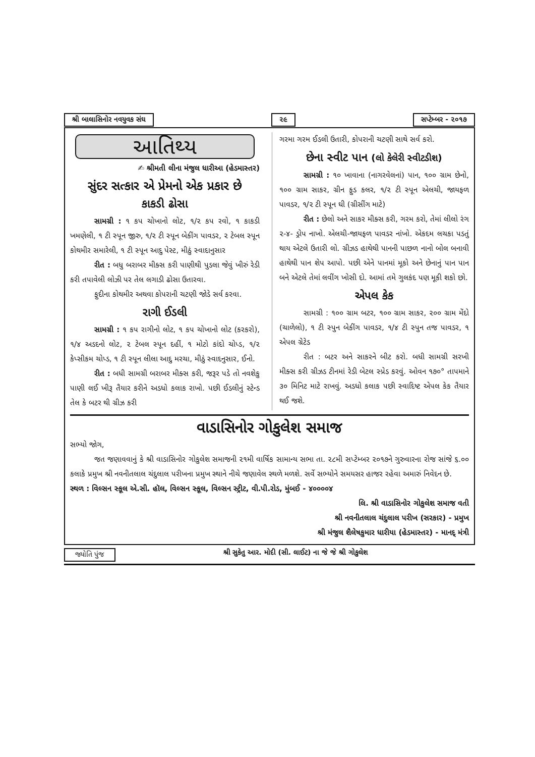શ્રી બાલાસિનોર નવયુવક સંઘ ૨૯ સપ્ટેમ્બર - ૨૦૧૭
આતિથ્ય
✍ શ્રીમતી લીના મંજુલ ધારીઆ (હેડમાસ્તર)
સુંદર સત્કાર એ પ્રેમનો એક પ્રકાર છે
કાકડી ઢોસા
સામગ્રી : ૧ કપ ચોખાનો લોટ, ૧/૨ કપ રવો, ૧ કાકડી ખમણેલી, ૧ ટી સ્પૂન જીરુ, ૧/૨ ટી સ્પૂન બેકીંગ પાવડર, ૨ ટેબલ સ્પૂન કોથમીર સમારેલી, ૧ ટી સ્પૂન આદુ પેસ્ટ, મીઠું સ્વાદાનુસાર
રીત : બધુ બરાબર મીક્સ કરી પાણીથી પુડલા જેવું ખીરું રેડી કરી તપાવેલી લોઝી પર તેલ લગાડી ઢોસા ઉતારવા.
ફુદીના કોથમીર અથવા કોપરાની ચટણી જોડે સર્વ કરવા.
રાગી ઈડલી
સામગ્રી : ૧ કપ રાગીનો લોટ, ૧ કપ ચોખાનો લોટ (કરકરો), ૧/૪ અડદનો લોટ, ૨ ટેબલ સ્પૂન દહીં, ૧ મોટો કાંદો ચોપ્ડ, ૧/૨ કેપ્સીકમ ચોપ્ડ, ૧ ટી સ્પૂન લીલા આદુ મરચા, મીઠું સ્વાદનુસાર, ઈનો.
રીત : બધી સામગ્રી બરાબર મીક્સ કરી, જરૂર પડે તો નવશેકુ પાણી લઈ ખીરૂ તૈયાર કરીને અડધો કલાક રાખો. પછી ઈડલીનું સ્ટેન્ડ તેલ કે બટર થી ગ્રીઝ કરી
ગરમા ગરમ ઈડલી ઉતારી, કોપરાની ચટણી સાથે સર્વ કરો.
છેના સ્વીટ પાન (લો કેલેરી સ્વીટડીશ)
સામગ્રી : ૧૦ ખાવાના (નાગરવેલનાં) પાન, ૧૦૦ ગ્રામ છેનો, ૧૦૦ ગ્રામ સાકર, ગ્રીન ફુડ કલર, ૧/૨ ટી સ્પૂન એલચી, જાયફળ પાવડર, ૧/૨ ટી સ્પૂન ઘી (ગ્રીસીંગ માટે)
રીત : છેલો અને સાકર મીક્સ કરી, ગરમ કરો, તેમાં લીલો રંગ ૨-૪- ડ્રોપ નાખો. એલચી-જાયફળ પાવડર નાંખો. એકદમ લચકા પડતું થાય એટલે ઉતારી લો. ગ્રીઝડ હાથેથી પાનની પાછળ નાનો બોલ બનાવી હાથેથી પાન શેપ આપો. પછી એને પાનમાં મૂકો અને છેનાનું પાન પાન બને એટલે તેમાં લવીંગ ખોસી દો. આમાં તમે ગુલકંદ પણ મૂકી શકો છો.
એપલ કેક
સામગ્રી : ૧૦૦ ગ્રામ બટર, ૧૦૦ ગ્રામ સાકર, ૨૦૦ ગ્રામ મેંદો (ચાળેલો), ૧ ટી સ્પુન બેકીંગ પાવડર, ૧/૪ ટી સ્પુન તજ પાવડર, ૧ એપલ ગ્રેટેડ
રીત : બટર અને સાકરને બીટ કરો. બધી સામગ્રી સરખી મીક્સ કરી ગ્રીઝડ ટીનમાં રેડી બેટલ સ્પ્રેડ કરવું. ઓવન ૧૭૦° તાપમાને ૩૦ મિનિટ માટે રાખવું. અડધો કલાક પછી સ્વાદિષ્ટ એપલ કેક તૈયાર થઈ જશે.
વાડાસિનોર ગોકુલેશ સમાજ
સભ્યો જોગ,
જત જણાવવાનું કે શ્રી વાડાસિનોર ગોકુલેશ સમાજની ૨૧મી વાર્ષિક સામાન્ય સભા તા. ૨૮મી સપ્ટેમ્બર ૨૦૧૭ને ગુરુવારના રોજ સાંજે ૬.૦૦ કલાકે પ્રમુખ શ્રી નવનીતલાલ ચંદુલાલ પરીખના પ્રમુખ સ્થાને નીચે જણાવેલ સ્થળે મળશે. સર્વે સભ્યોને સમયસર હાજર રહેવા અમારું નિવેદન છે.
સ્થળ : વિલ્સન સ્કૂલ એ.સી. હૉલ, વિલ્સન સ્કૂલ, વિલ્સન સ્ટ્રીટ, વી.પી.રોડ, મુંબઈ - ૪૦૦૦૦૪
લિ. શ્રી વાડાસિનોર ગોકુલેશ સમાજ વતી
શ્રી નવનીતલાલ ચંદુલાલ પરીખ (સરકાર) - પ્રમુખ
શ્રી મંજુલ શૈલેષકુમાર ધારીયા (હેડમાસ્તર) - માનદ્ મંત્રી
જ્યોતિ પુંજ શ્રી સુકેતુ આર. મોદી (સી. લાઈટ) ના જે જે શ્રી ગોકુલેશ